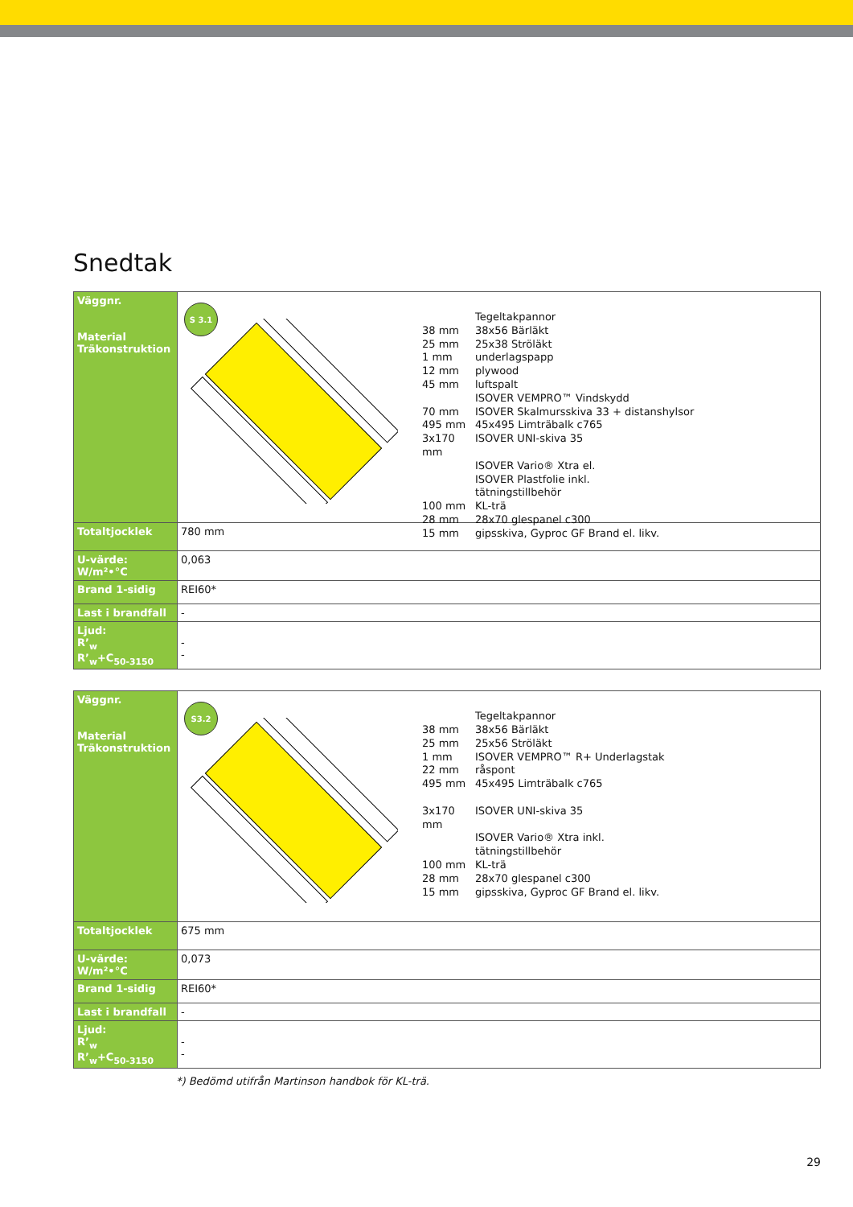Snedtak
| Väggnr. Material Träkonstruktion | S 3.1 Tegeltakpannor 38 mm 38x56 Bärläkt 25 mm 25x38 Ströläkt 1 mm underlagspapp 12 mm plywood 45 mm luftspalt ISOVER VEMPRO™ Vindskydd 70 mm ISOVER Skalmursskiva 33 + distanshylsor 495 mm 45x495 Limträbalk c765 3x170 mm ISOVER UNI-skiva 35 ISOVER Vario® Xtra el. ISOVER Plastfolie inkl. tätningstillbehör 100 mm KL-trä 28 mm 28x70 glespanel c300 15 mm gipsskiva, Gyproc GF Brand el. likv. |
| Totaltjocklek | 780 mm |
| U-värde: W/m²•°C | 0,063 |
| Brand 1-sidig | REI60* |
| Last i brandfall | - |
| Ljud: R’<sub>w</sub> R’<sub>w</sub>+C<sub>50-3150</sub> | - - |
| Väggnr. Material Träkonstruktion | S3.2 Tegeltakpannor 38 mm 38x56 Bärläkt 25 mm 25x56 Ströläkt 1 mm ISOVER VEMPRO™ R+ Underlagstak 22 mm råspont 495 mm 45x495 Limträbalk c765 3x170 mm ISOVER UNI-skiva 35 ISOVER Vario® Xtra inkl. tätningstillbehör 100 mm KL-trä 28 mm 28x70 glespanel c300 15 mm gipsskiva, Gyproc GF Brand el. likv. |
| Totaltjocklek | 675 mm |
| U-värde: W/m²•°C | 0,073 |
| Brand 1-sidig | REI60* |
| Last i brandfall | - |
| Ljud: R’<sub>w</sub> R’<sub>w</sub>+C<sub>50-3150</sub> | - - |
*) Bedömd utifrån Martinson handbok för KL-trä.
29